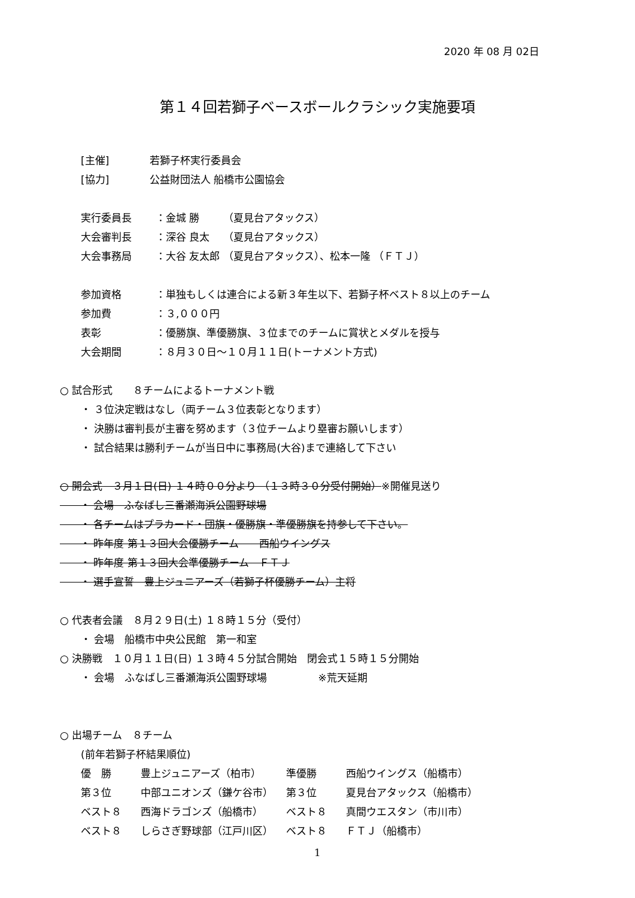2020 年 08 月 02日
第１４回若獅子ベースボールクラシック実施要項
[主催] 若獅子杯実行委員会
[協力] 公益財団法人 船橋市公園協会
実行委員長 ：金城 勝　　 （夏見台アタックス）
大会審判長 ：深谷 良太　 （夏見台アタックス）
大会事務局 ：大谷 友太郎 （夏見台アタックス）、松本一隆 （ＦＴＪ）
参加資格 ：単独もしくは連合による新３年生以下、若獅子杯ベスト８以上のチーム
参加費 ：３,０００円
表彰 ：優勝旗、準優勝旗、３位までのチームに賞状とメダルを授与
大会期間 ：８月３０日～１０月１１日(トーナメント方式)
○ 試合形式　　８チームによるトーナメント戦
・ ３位決定戦はなし（両チーム３位表彰となります）
・ 決勝は審判長が主審を努めます（３位チームより塁審お願いします）
・ 試合結果は勝利チームが当日中に事務局(大谷)まで連絡して下さい
○ 開会式　３月１日(日) １４時００分より （１３時３０分受付開始）※開催見送り
　　・ 会場　ふなばし三番瀬海浜公園野球場
　　・ 各チームはプラカード・団旗・優勝旗・準優勝旗を持参して下さい。
　　・ 昨年度 第１３回大会優勝チーム　　西船ウイングス
　　・ 昨年度 第１３回大会準優勝チーム　ＦＴＪ
　　・ 選手宣誓　豊上ジュニアーズ（若獅子杯優勝チーム）主将
○ 代表者会議　８月２９日(土) １８時１５分（受付）
・ 会場　船橋市中央公民館　第一和室
○ 決勝戦　１０月１１日(日) １３時４５分試合開始　閉会式１５時１５分開始
・ 会場　ふなばし三番瀬海浜公園野球場　　　　　※荒天延期
○ 出場チーム　８チーム
(前年若獅子杯結果順位)
優　勝 豊上ジュニアーズ（柏市） 準優勝 西船ウイングス（船橋市）
第３位 中部ユニオンズ（鎌ケ谷市） 第３位 夏見台アタックス（船橋市）
ベスト８ 西海ドラゴンズ（船橋市） ベスト８ 真間ウエスタン（市川市）
ベスト８ しらさぎ野球部（江戸川区） ベスト８ ＦＴＪ（船橋市）
1